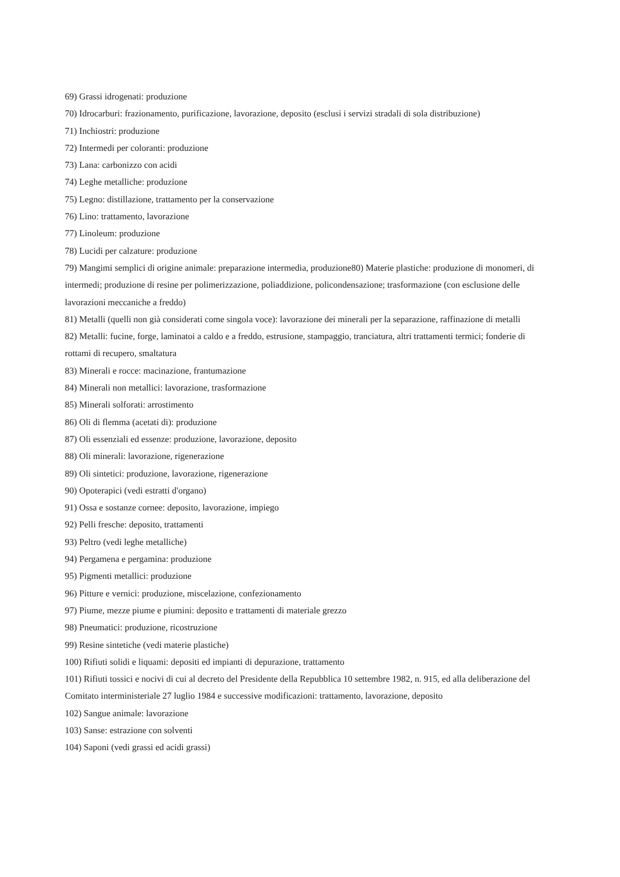69) Grassi idrogenati: produzione
70) Idrocarburi: frazionamento, purificazione, lavorazione, deposito (esclusi i servizi stradali di sola distribuzione)
71) Inchiostri: produzione
72) Intermedi per coloranti: produzione
73) Lana: carbonizzo con acidi
74) Leghe metalliche: produzione
75) Legno: distillazione, trattamento per la conservazione
76) Lino: trattamento, lavorazione
77) Linoleum: produzione
78) Lucidi per calzature: produzione
79) Mangimi semplici di origine animale: preparazione intermedia, produzione80) Materie plastiche: produzione di monomeri, di intermedi; produzione di resine per polimerizzazione, poliaddizione, policondensazione; trasformazione (con esclusione delle lavorazioni meccaniche a freddo)
81) Metalli (quelli non già considerati come singola voce): lavorazione dei minerali per la separazione, raffinazione di metalli
82) Metalli: fucine, forge, laminatoi a caldo e a freddo, estrusione, stampaggio, tranciatura, altri trattamenti termici; fonderie di rottami di recupero, smaltatura
83) Minerali e rocce: macinazione, frantumazione
84) Minerali non metallici: lavorazione, trasformazione
85) Minerali solforati: arrostimento
86) Oli di flemma (acetati di): produzione
87) Oli essenziali ed essenze: produzione, lavorazione, deposito
88) Oli minerali: lavorazione, rigenerazione
89) Oli sintetici: produzione, lavorazione, rigenerazione
90) Opoterapici (vedi estratti d'organo)
91) Ossa e sostanze cornee: deposito, lavorazione, impiego
92) Pelli fresche: deposito, trattamenti
93) Peltro (vedi leghe metalliche)
94) Pergamena e pergamina: produzione
95) Pigmenti metallici: produzione
96) Pitture e vernici: produzione, miscelazione, confezionamento
97) Piume, mezze piume e piumini: deposito e trattamenti di materiale grezzo
98) Pneumatici: produzione, ricostruzione
99) Resine sintetiche (vedi materie plastiche)
100) Rifiuti solidi e liquami: depositi ed impianti di depurazione, trattamento
101) Rifiuti tossici e nocivi di cui al decreto del Presidente della Repubblica 10 settembre 1982, n. 915, ed alla deliberazione del Comitato interministeriale 27 luglio 1984 e successive modificazioni: trattamento, lavorazione, deposito
102) Sangue animale: lavorazione
103) Sanse: estrazione con solventi
104) Saponi (vedi grassi ed acidi grassi)